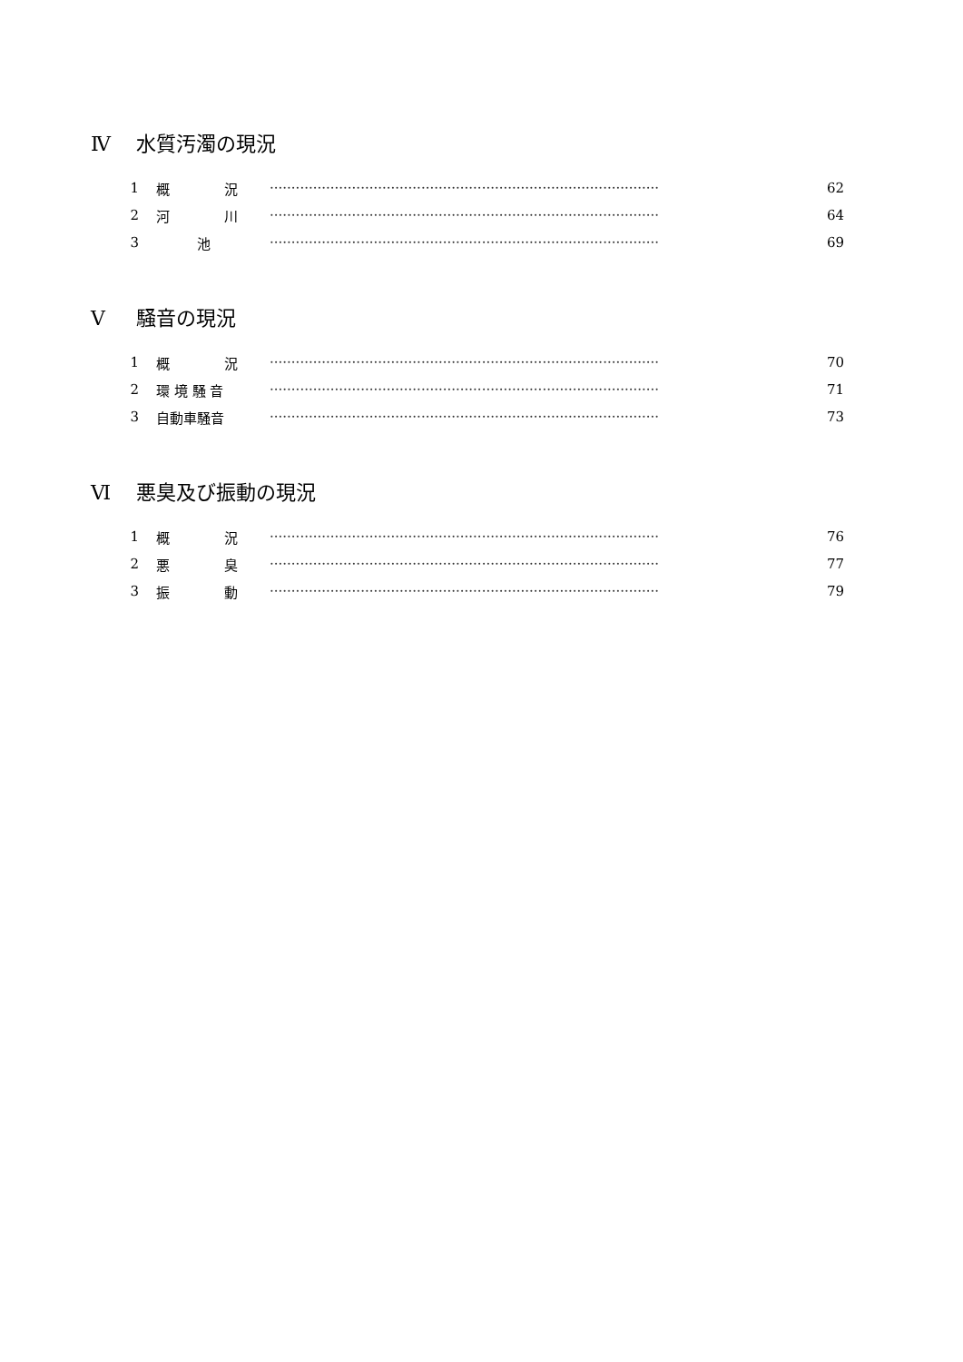Ⅳ 水質汚濁の現況
1 概　　　　況 ·························································································· 62
2 河　　　　川 ·························································································· 64
3　　　池 ·························································································· 69
Ⅴ 騒音の現況
1 概　　　　況 ·························································································· 70
2 環 境 騒 音 ·························································································· 71
3 自動車騒音 ·························································································· 73
Ⅵ 悪臭及び振動の現況
1 概　　　　況 ·························································································· 76
2 悪　　　　臭 ·························································································· 77
3 振　　　　動 ·························································································· 79